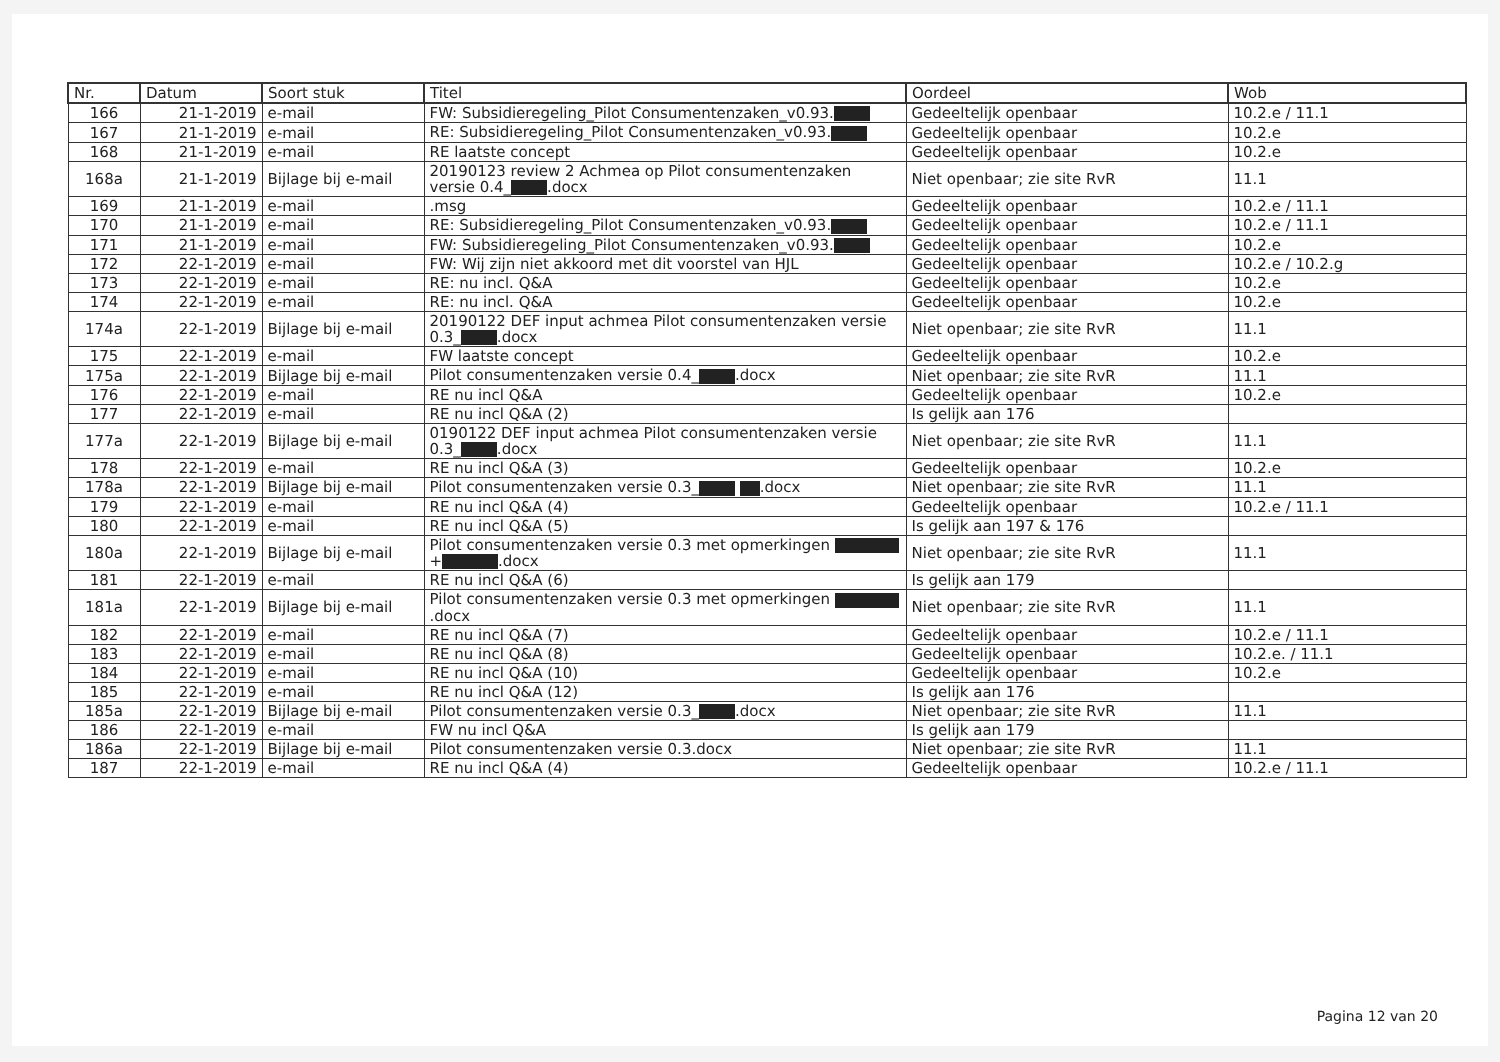| Nr. | Datum | Soort stuk | Titel | Oordeel | Wob |
| --- | --- | --- | --- | --- | --- |
| 166 | 21-1-2019 | e-mail | FW: Subsidieregeling_Pilot Consumentenzaken_v0.93. | Gedeeltelijk openbaar | 10.2.e / 11.1 |
| 167 | 21-1-2019 | e-mail | RE: Subsidieregeling_Pilot Consumentenzaken_v0.93. | Gedeeltelijk openbaar | 10.2.e |
| 168 | 21-1-2019 | e-mail | RE laatste concept | Gedeeltelijk openbaar | 10.2.e |
| 168a | 21-1-2019 | Bijlage bij e-mail | 20190123 review 2 Achmea op Pilot consumentenzaken versie 0.4_ .docx | Niet openbaar; zie site RvR | 11.1 |
| 169 | 21-1-2019 | e-mail | .msg | Gedeeltelijk openbaar | 10.2.e / 11.1 |
| 170 | 21-1-2019 | e-mail | RE: Subsidieregeling_Pilot Consumentenzaken_v0.93. | Gedeeltelijk openbaar | 10.2.e / 11.1 |
| 171 | 21-1-2019 | e-mail | FW: Subsidieregeling_Pilot Consumentenzaken_v0.93. | Gedeeltelijk openbaar | 10.2.e |
| 172 | 22-1-2019 | e-mail | FW: Wij zijn niet akkoord met dit voorstel van HJL | Gedeeltelijk openbaar | 10.2.e / 10.2.g |
| 173 | 22-1-2019 | e-mail | RE: nu incl. Q&A | Gedeeltelijk openbaar | 10.2.e |
| 174 | 22-1-2019 | e-mail | RE: nu incl. Q&A | Gedeeltelijk openbaar | 10.2.e |
| 174a | 22-1-2019 | Bijlage bij e-mail | 20190122 DEF input achmea Pilot consumentenzaken versie 0.3_ .docx | Niet openbaar; zie site RvR | 11.1 |
| 175 | 22-1-2019 | e-mail | FW laatste concept | Gedeeltelijk openbaar | 10.2.e |
| 175a | 22-1-2019 | Bijlage bij e-mail | Pilot consumentenzaken versie 0.4_ .docx | Niet openbaar; zie site RvR | 11.1 |
| 176 | 22-1-2019 | e-mail | RE nu incl Q&A | Gedeeltelijk openbaar | 10.2.e |
| 177 | 22-1-2019 | e-mail | RE nu incl Q&A (2) | Is gelijk aan 176 | |
| 177a | 22-1-2019 | Bijlage bij e-mail | 0190122 DEF input achmea Pilot consumentenzaken versie 0.3_ .docx | Niet openbaar; zie site RvR | 11.1 |
| 178 | 22-1-2019 | e-mail | RE nu incl Q&A (3) | Gedeeltelijk openbaar | 10.2.e |
| 178a | 22-1-2019 | Bijlage bij e-mail | Pilot consumentenzaken versie 0.3_ .docx | Niet openbaar; zie site RvR | 11.1 |
| 179 | 22-1-2019 | e-mail | RE nu incl Q&A (4) | Gedeeltelijk openbaar | 10.2.e / 11.1 |
| 180 | 22-1-2019 | e-mail | RE nu incl Q&A (5) | Is gelijk aan 197 & 176 | |
| 180a | 22-1-2019 | Bijlage bij e-mail | Pilot consumentenzaken versie 0.3 met opmerkingen + .docx | Niet openbaar; zie site RvR | 11.1 |
| 181 | 22-1-2019 | e-mail | RE nu incl Q&A (6) | Is gelijk aan 179 | |
| 181a | 22-1-2019 | Bijlage bij e-mail | Pilot consumentenzaken versie 0.3 met opmerkingen .docx | Niet openbaar; zie site RvR | 11.1 |
| 182 | 22-1-2019 | e-mail | RE nu incl Q&A (7) | Gedeeltelijk openbaar | 10.2.e / 11.1 |
| 183 | 22-1-2019 | e-mail | RE nu incl Q&A (8) | Gedeeltelijk openbaar | 10.2.e. / 11.1 |
| 184 | 22-1-2019 | e-mail | RE nu incl Q&A (10) | Gedeeltelijk openbaar | 10.2.e |
| 185 | 22-1-2019 | e-mail | RE nu incl Q&A (12) | Is gelijk aan 176 | |
| 185a | 22-1-2019 | Bijlage bij e-mail | Pilot consumentenzaken versie 0.3_ .docx | Niet openbaar; zie site RvR | 11.1 |
| 186 | 22-1-2019 | e-mail | FW nu incl Q&A | Is gelijk aan 179 | |
| 186a | 22-1-2019 | Bijlage bij e-mail | Pilot consumentenzaken versie 0.3.docx | Niet openbaar; zie site RvR | 11.1 |
| 187 | 22-1-2019 | e-mail | RE nu incl Q&A (4) | Gedeeltelijk openbaar | 10.2.e / 11.1 |
Pagina 12 van 20